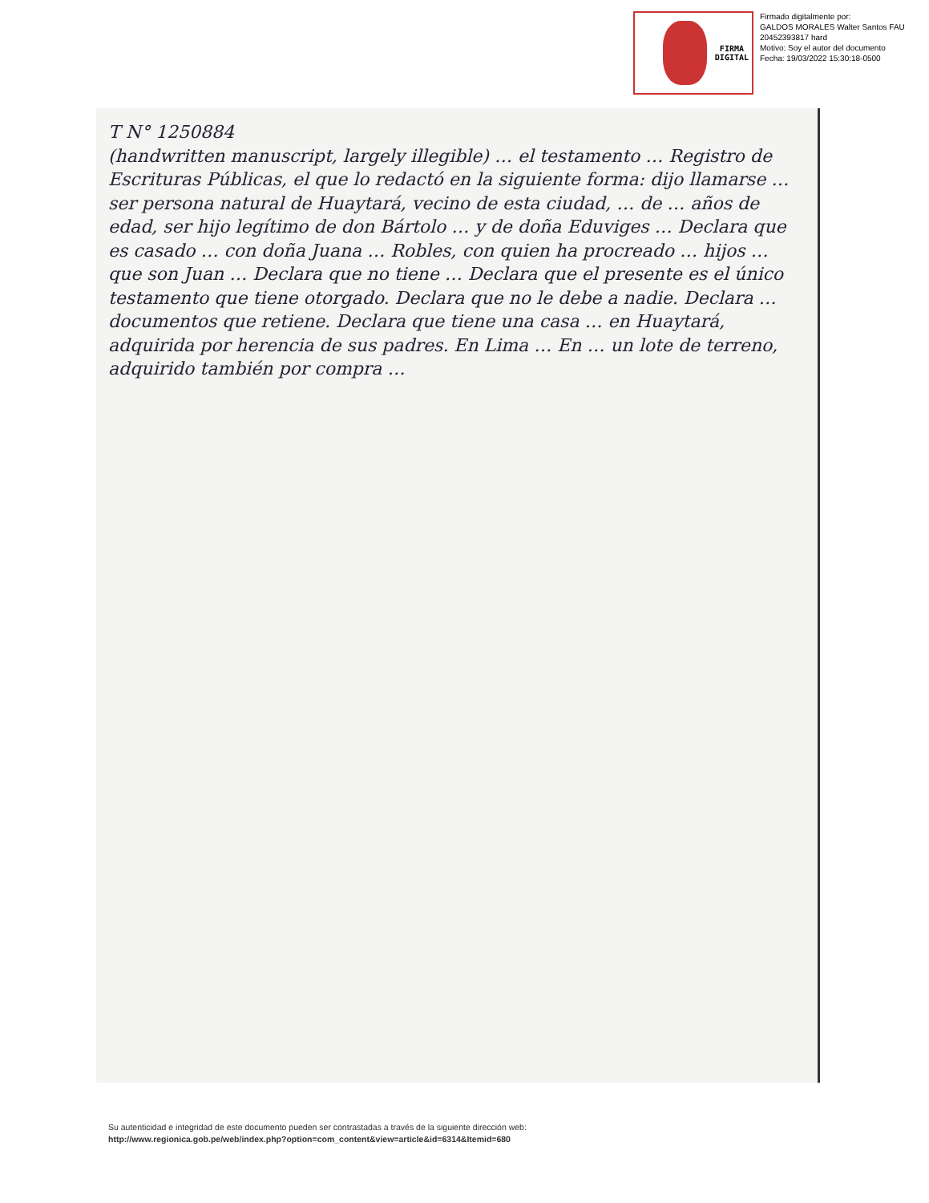FIRMA
DIGITAL
Firmado digitalmente por:
GALDOS MORALES Walter Santos FAU 20452393817 hard
Motivo: Soy el autor del documento
Fecha: 19/03/2022 15:30:18-0500
T N° 1250884
(handwritten manuscript, largely illegible) … el testamento … Registro de Escrituras Públicas, el que lo redactó en la siguiente forma: dijo llamarse … ser persona natural de Huaytará, vecino de esta ciudad, … de … años de edad, ser hijo legítimo de don Bártolo … y de doña Eduviges … Declara que es casado … con doña Juana … Robles, con quien ha procreado … hijos … que son Juan … Declara que no tiene … Declara que el presente es el único testamento que tiene otorgado. Declara que no le debe a nadie. Declara … documentos que retiene. Declara que tiene una casa … en Huaytará, adquirida por herencia de sus padres. En Lima … En … un lote de terreno, adquirido también por compra …
Su autenticidad e integridad de este documento pueden ser contrastadas a través de la siguiente dirección web:
http://www.regionica.gob.pe/web/index.php?option=com_content&view=article&id=6314&Itemid=680